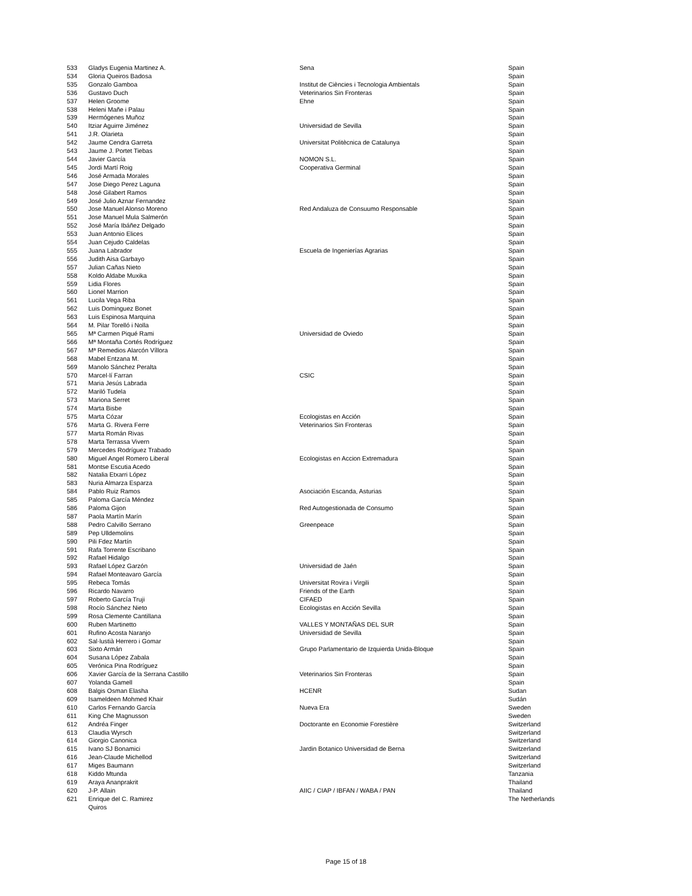| 533 | Gladys Eugenia Martinez A. | Sena | Spain |
| 534 | Gloria Queiros Badosa | | Spain |
| 535 | Gonzalo Gamboa | Institut de Ciències i Tecnologia Ambientals | Spain |
| 536 | Gustavo Duch | Veterinarios Sin Fronteras | Spain |
| 537 | Helen Groome | Ehne | Spain |
| 538 | Heleni Mañe i Palau | | Spain |
| 539 | Hermógenes Muñoz | | Spain |
| 540 | Itziar Aguirre Jiménez | Universidad de Sevilla | Spain |
| 541 | J.R. Olarieta | | Spain |
| 542 | Jaume Cendra Garreta | Universitat Politècnica de Catalunya | Spain |
| 543 | Jaume J. Portet Tiebas | | Spain |
| 544 | Javier García | NOMON S.L. | Spain |
| 545 | Jordi Martí Roig | Cooperativa Germinal | Spain |
| 546 | José Armada Morales | | Spain |
| 547 | Jose Diego Perez Laguna | | Spain |
| 548 | José Gilabert Ramos | | Spain |
| 549 | José Julio Aznar Fernandez | | Spain |
| 550 | Jose Manuel Alonso Moreno | Red Andaluza de Consuumo Responsable | Spain |
| 551 | Jose Manuel Mula Salmerón | | Spain |
| 552 | José María Ibáñez Delgado | | Spain |
| 553 | Juan Antonio Elices | | Spain |
| 554 | Juan Cejudo Caldelas | | Spain |
| 555 | Juana Labrador | Escuela de Ingenierías Agrarias | Spain |
| 556 | Judith Aisa Garbayo | | Spain |
| 557 | Julian Cañas Nieto | | Spain |
| 558 | Koldo Aldabe Muxika | | Spain |
| 559 | Lidia Flores | | Spain |
| 560 | Lionel Marrion | | Spain |
| 561 | Lucila Vega Riba | | Spain |
| 562 | Luis Dominguez Bonet | | Spain |
| 563 | Luis Espinosa Marquina | | Spain |
| 564 | M. Pilar Torelló i Nolla | | Spain |
| 565 | Mª Carmen Piqué Rami | Universidad de Oviedo | Spain |
| 566 | Mª Montaña Cortés Rodríguez | | Spain |
| 567 | Mª Remedios Alarcón Víllora | | Spain |
| 568 | Mabel Entzana M. | | Spain |
| 569 | Manolo Sánchez Peralta | | Spain |
| 570 | Marcel·lí Farran | CSIC | Spain |
| 571 | Maria Jesús Labrada | | Spain |
| 572 | Mariló Tudela | | Spain |
| 573 | Mariona Serret | | Spain |
| 574 | Marta Bisbe | | Spain |
| 575 | Marta Cózar | Ecologistas en Acción | Spain |
| 576 | Marta G. Rivera Ferre | Veterinarios Sin Fronteras | Spain |
| 577 | Marta Román Rivas | | Spain |
| 578 | Marta Terrassa Vivern | | Spain |
| 579 | Mercedes Rodríguez Trabado | | Spain |
| 580 | Miguel Angel Romero Liberal | Ecologistas en Accion Extremadura | Spain |
| 581 | Montse Escutia Acedo | | Spain |
| 582 | Natalia Etxarri López | | Spain |
| 583 | Nuria Almarza Esparza | | Spain |
| 584 | Pablo Ruiz Ramos | Asociación Escanda, Asturias | Spain |
| 585 | Paloma García Méndez | | Spain |
| 586 | Paloma Gijon | Red Autogestionada de Consumo | Spain |
| 587 | Paola Martín Marín | | Spain |
| 588 | Pedro Calvillo Serrano | Greenpeace | Spain |
| 589 | Pep Ulldemolins | | Spain |
| 590 | Pili Fdez Martín | | Spain |
| 591 | Rafa Torrente Escribano | | Spain |
| 592 | Rafael Hidalgo | | Spain |
| 593 | Rafael López Garzón | Universidad de Jaén | Spain |
| 594 | Rafael Monteavaro García | | Spain |
| 595 | Rebeca Tomás | Universitat Rovira i Virgili | Spain |
| 596 | Ricardo Navarro | Friends of the Earth | Spain |
| 597 | Roberto García Truji | CIFAED | Spain |
| 598 | Rocío Sánchez Nieto | Ecologistas en Acción Sevilla | Spain |
| 599 | Rosa Clemente Cantillana | | Spain |
| 600 | Ruben Martinetto | VALLES Y MONTAÑAS DEL SUR | Spain |
| 601 | Rufino Acosta Naranjo | Universidad de Sevilla | Spain |
| 602 | Sal·lustià Herrero i Gomar | | Spain |
| 603 | Sixto Armán | Grupo Parlamentario de Izquierda Unida-Bloque | Spain |
| 604 | Susana López Zabala | | Spain |
| 605 | Verónica Pina Rodríguez | | Spain |
| 606 | Xavier García de la Serrana Castillo | Veterinarios Sin Fronteras | Spain |
| 607 | Yolanda Gamell | | Spain |
| 608 | Balgis Osman Elasha | HCENR | Sudan |
| 609 | Isameldeen Mohmed Khair | | Sudán |
| 610 | Carlos Fernando García | Nueva Era | Sweden |
| 611 | King Che Magnusson | | Sweden |
| 612 | Andréa Finger | Doctorante en Economie Forestière | Switzerland |
| 613 | Claudia Wyrsch | | Switzerland |
| 614 | Giorgio Canonica | | Switzerland |
| 615 | Ivano SJ Bonamici | Jardin Botanico Universidad de Berna | Switzerland |
| 616 | Jean-Claude Michellod | | Switzerland |
| 617 | Miges Baumann | | Switzerland |
| 618 | Kiddo Mtunda | | Tanzania |
| 619 | Araya Ananprakrit | | Thailand |
| 620 | J-P. Allain | AIIC / CIAP / IBFAN / WABA / PAN | Thailand |
| 621 | Enrique del C. Ramirez Quiros | | The Netherlands |
Page 15 of 18